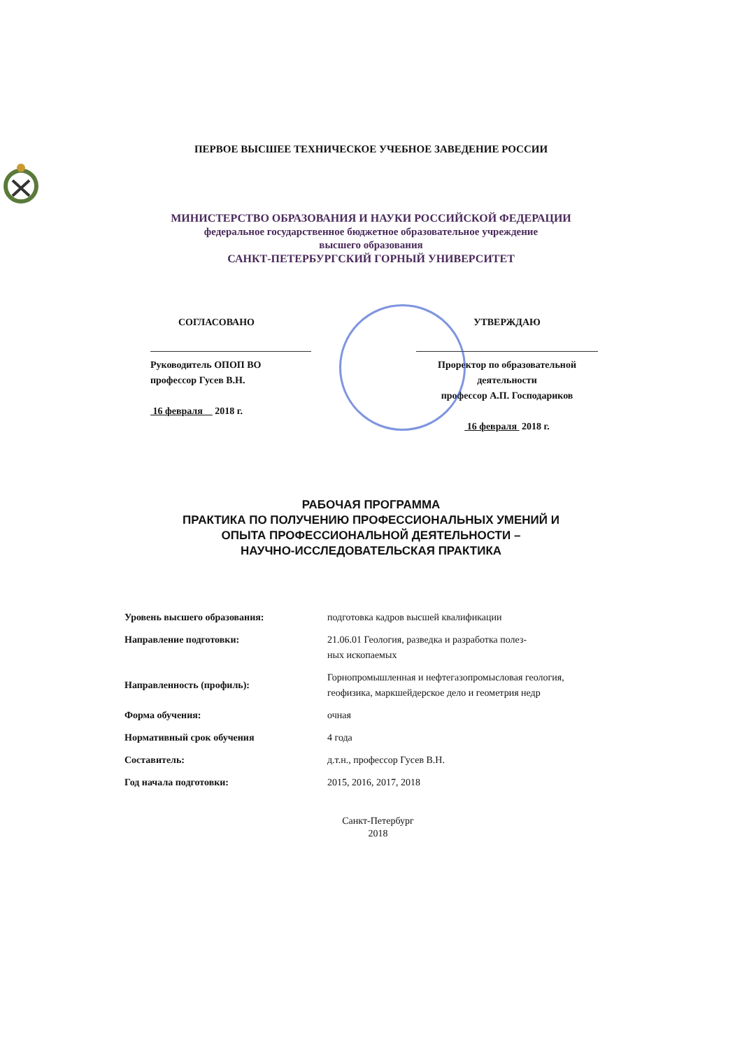ПЕРВОЕ ВЫСШЕЕ ТЕХНИЧЕСКОЕ УЧЕБНОЕ ЗАВЕДЕНИЕ РОССИИ
МИНИСТЕРСТВО ОБРАЗОВАНИЯ И НАУКИ РОССИЙСКОЙ ФЕДЕРАЦИИ
федеральное государственное бюджетное образовательное учреждение
высшего образования
САНКТ-ПЕТЕРБУРГСКИЙ ГОРНЫЙ УНИВЕРСИТЕТ
СОГЛАСОВАНО
Руководитель ОПОП ВО
профессор Гусев В.Н.
16 февраля 2018 г.
УТВЕРЖДАЮ
Проректор по образовательной деятельности
профессор А.П. Господариков
16 февраля 2018 г.
РАБОЧАЯ ПРОГРАММА
ПРАКТИКА ПО ПОЛУЧЕНИЮ ПРОФЕССИОНАЛЬНЫХ УМЕНИЙ И
ОПЫТА ПРОФЕССИОНАЛЬНОЙ ДЕЯТЕЛЬНОСТИ –
НАУЧНО-ИССЛЕДОВАТЕЛЬСКАЯ ПРАКТИКА
| Уровень высшего образования: | подготовка кадров высшей квалификации |
| Направление подготовки: | 21.06.01 Геология, разведка и разработка полез- ных ископаемых |
| Направленность (профиль): | Горнопромышленная и нефтегазопромысловая геология, геофизика, маркшейдерское дело и геометрия недр |
| Форма обучения: | очная |
| Нормативный срок обучения | 4 года |
| Составитель: | д.т.н., профессор Гусев В.Н. |
| Год начала подготовки: | 2015, 2016, 2017, 2018 |
Санкт-Петербург
2018